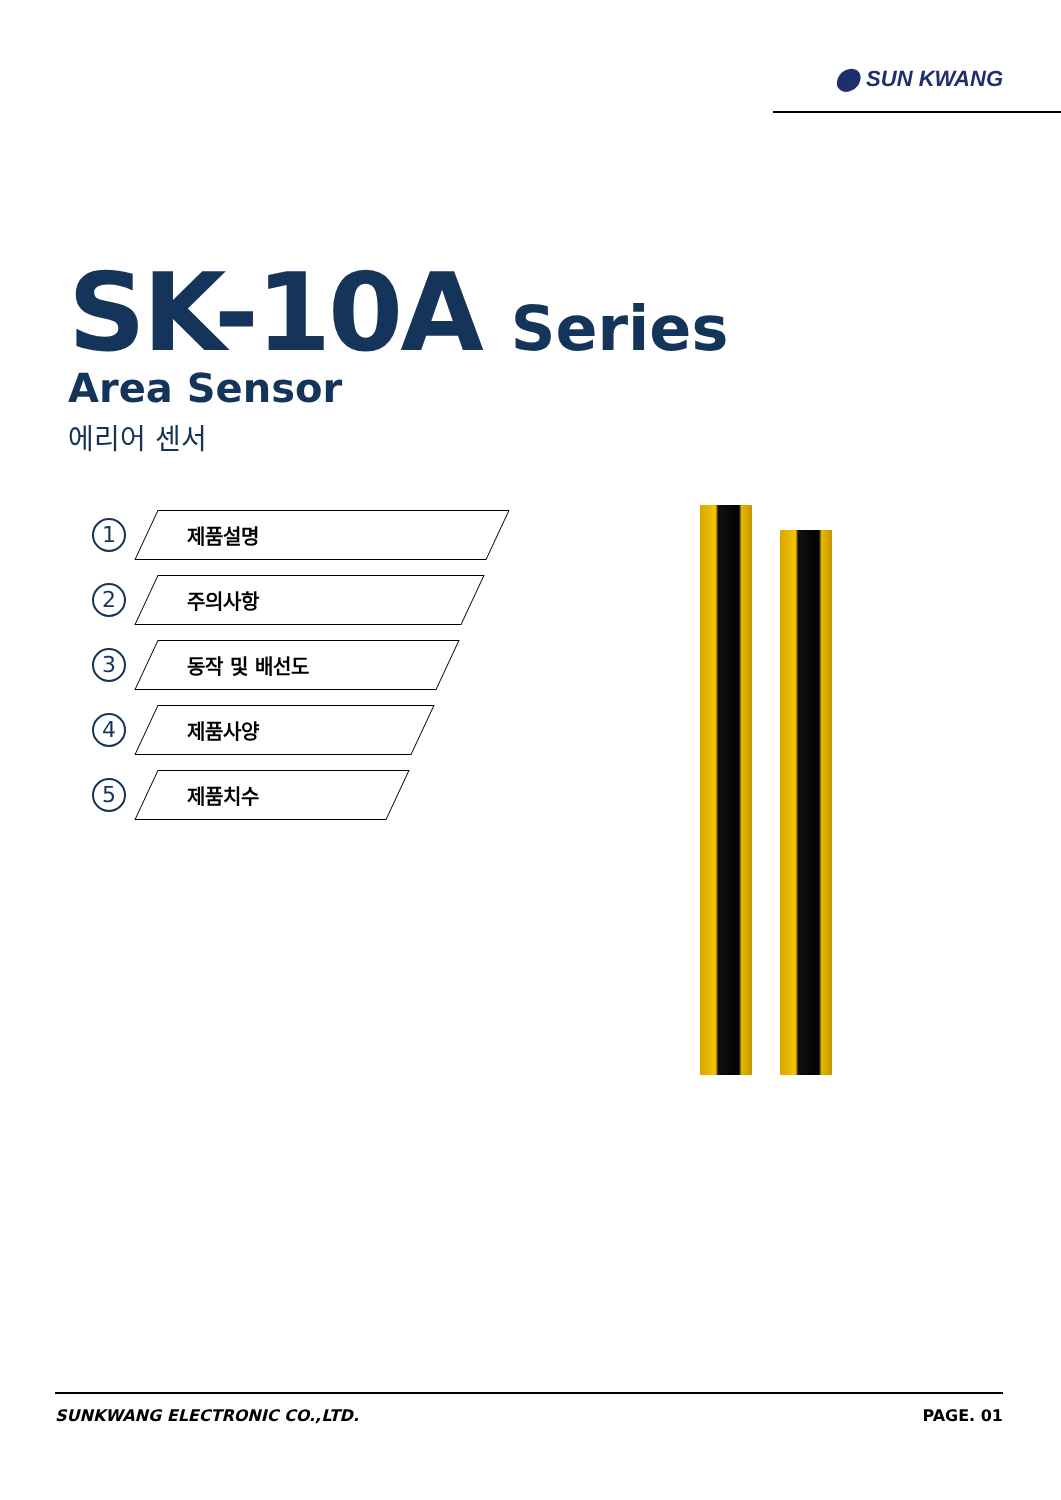⬤ SUN KWANG
SK-10A Series
Area Sensor
에리어 센서
1
제품설명
2
주의사항
3
동작 및 배선도
4
제품사양
5
제품치수
SUNKWANG ELECTRONIC CO.,LTD. PAGE. 01